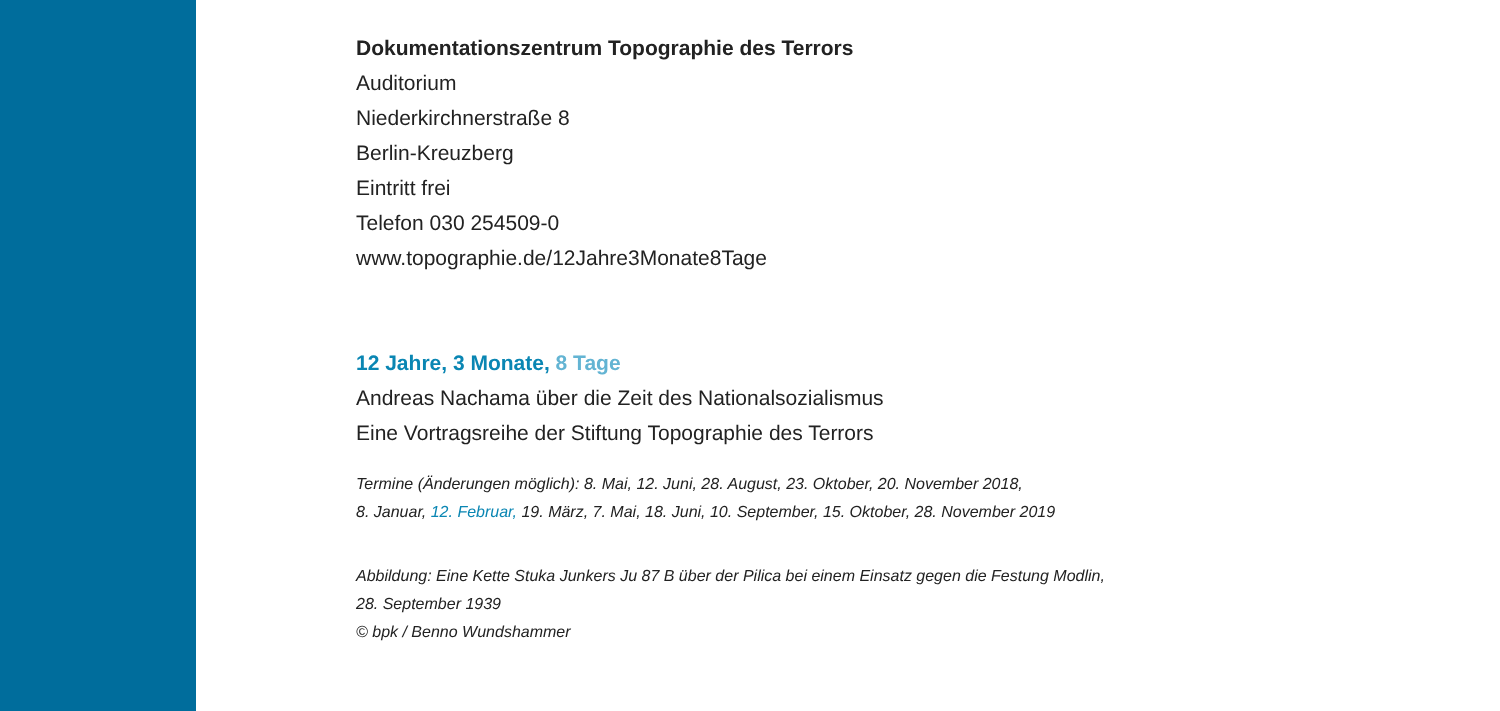Dokumentationszentrum Topographie des Terrors
Auditorium
Niederkirchnerstraße 8
Berlin-Kreuzberg
Eintritt frei
Telefon 030 254509-0
www.topographie.de/12Jahre3Monate8Tage
12 Jahre, 3 Monate, 8 Tage
Andreas Nachama über die Zeit des Nationalsozialismus
Eine Vortragsreihe der Stiftung Topographie des Terrors
Termine (Änderungen möglich): 8. Mai, 12. Juni, 28. August, 23. Oktober, 20. November 2018,
8. Januar, 12. Februar, 19. März, 7. Mai, 18. Juni, 10. September, 15. Oktober, 28. November 2019
Abbildung: Eine Kette Stuka Junkers Ju 87 B über der Pilica bei einem Einsatz gegen die Festung Modlin,
28. September 1939
© bpk / Benno Wundshammer